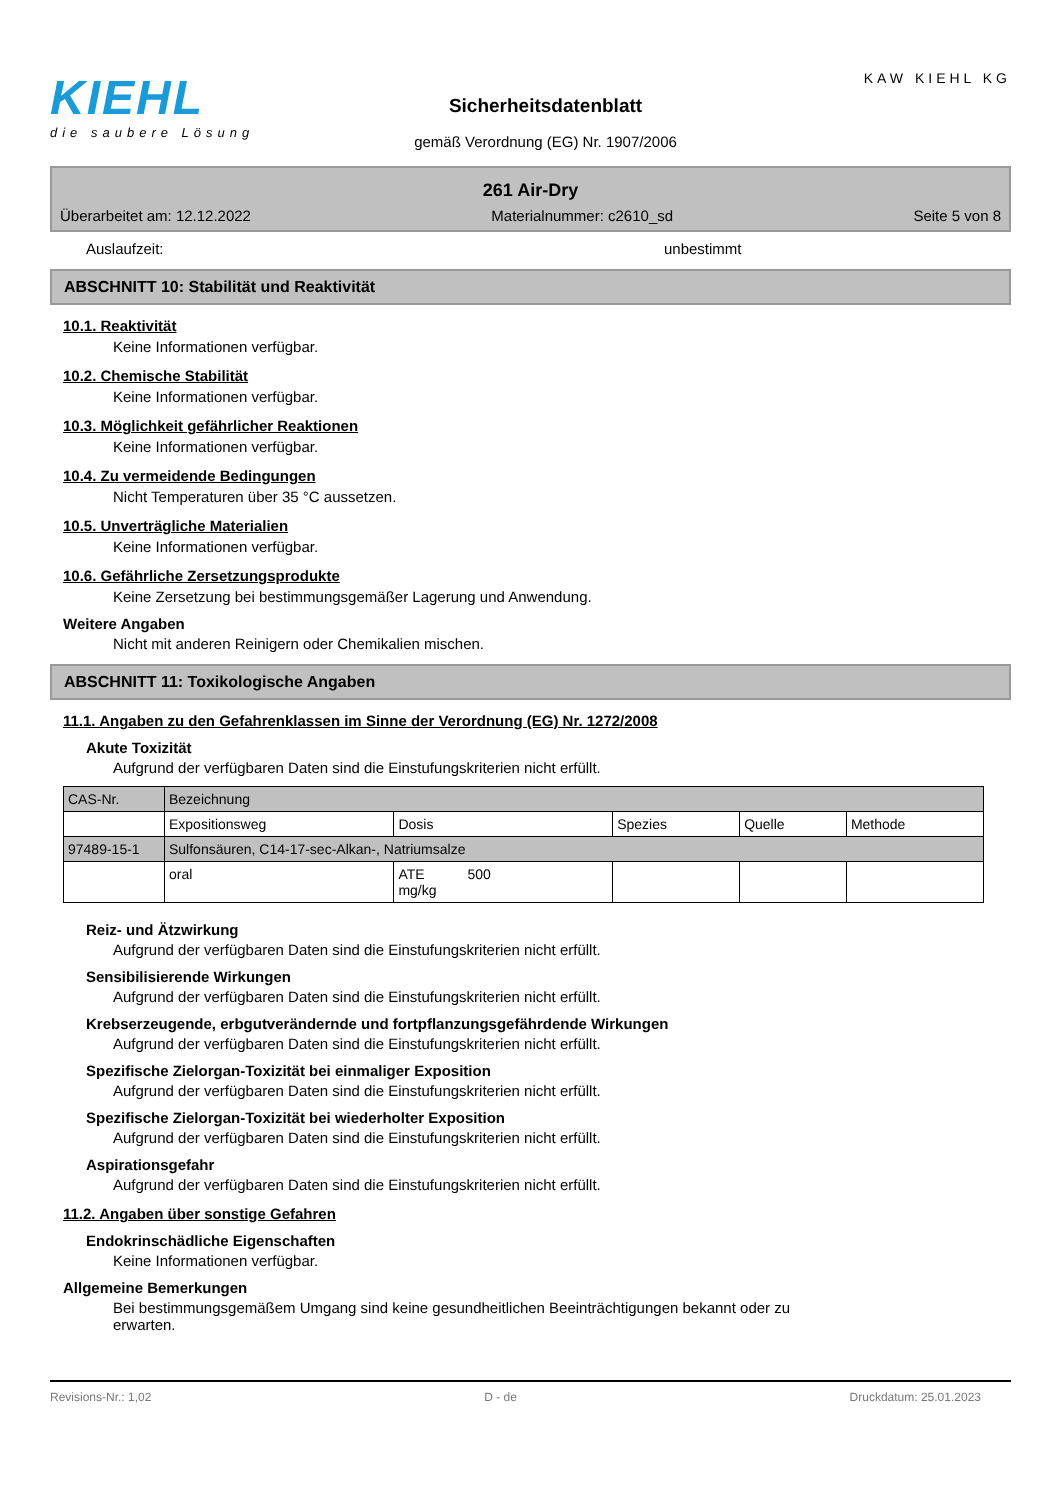KIEHL
die saubere Lösung
Sicherheitsdatenblatt
gemäß Verordnung (EG) Nr. 1907/2006
KAW KIEHL KG
261 Air-Dry
Überarbeitet am: 12.12.2022 Materialnummer: c2610_sd Seite 5 von 8
Auslaufzeit: unbestimmt
ABSCHNITT 10: Stabilität und Reaktivität
10.1. Reaktivität
Keine Informationen verfügbar.
10.2. Chemische Stabilität
Keine Informationen verfügbar.
10.3. Möglichkeit gefährlicher Reaktionen
Keine Informationen verfügbar.
10.4. Zu vermeidende Bedingungen
Nicht Temperaturen über 35 °C aussetzen.
10.5. Unverträgliche Materialien
Keine Informationen verfügbar.
10.6. Gefährliche Zersetzungsprodukte
Keine Zersetzung bei bestimmungsgemäßer Lagerung und Anwendung.
Weitere Angaben
Nicht mit anderen Reinigern oder Chemikalien mischen.
ABSCHNITT 11: Toxikologische Angaben
11.1. Angaben zu den Gefahrenklassen im Sinne der Verordnung (EG) Nr. 1272/2008
Akute Toxizität
Aufgrund der verfügbaren Daten sind die Einstufungskriterien nicht erfüllt.
| CAS-Nr. | Bezeichnung | | | | |
| | Expositionsweg | Dosis | Spezies | Quelle | Methode |
| 97489-15-1 | Sulfonsäuren, C14-17-sec-Alkan-, Natriumsalze | | | | |
| | oral | ATE 500 mg/kg | | | |
Reiz- und Ätzwirkung
Aufgrund der verfügbaren Daten sind die Einstufungskriterien nicht erfüllt.
Sensibilisierende Wirkungen
Aufgrund der verfügbaren Daten sind die Einstufungskriterien nicht erfüllt.
Krebserzeugende, erbgutverändernde und fortpflanzungsgefährdende Wirkungen
Aufgrund der verfügbaren Daten sind die Einstufungskriterien nicht erfüllt.
Spezifische Zielorgan-Toxizität bei einmaliger Exposition
Aufgrund der verfügbaren Daten sind die Einstufungskriterien nicht erfüllt.
Spezifische Zielorgan-Toxizität bei wiederholter Exposition
Aufgrund der verfügbaren Daten sind die Einstufungskriterien nicht erfüllt.
Aspirationsgefahr
Aufgrund der verfügbaren Daten sind die Einstufungskriterien nicht erfüllt.
11.2. Angaben über sonstige Gefahren
Endokrinschädliche Eigenschaften
Keine Informationen verfügbar.
Allgemeine Bemerkungen
Bei bestimmungsgemäßem Umgang sind keine gesundheitlichen Beeinträchtigungen bekannt oder zu erwarten.
Revisions-Nr.: 1,02 D - de Druckdatum: 25.01.2023